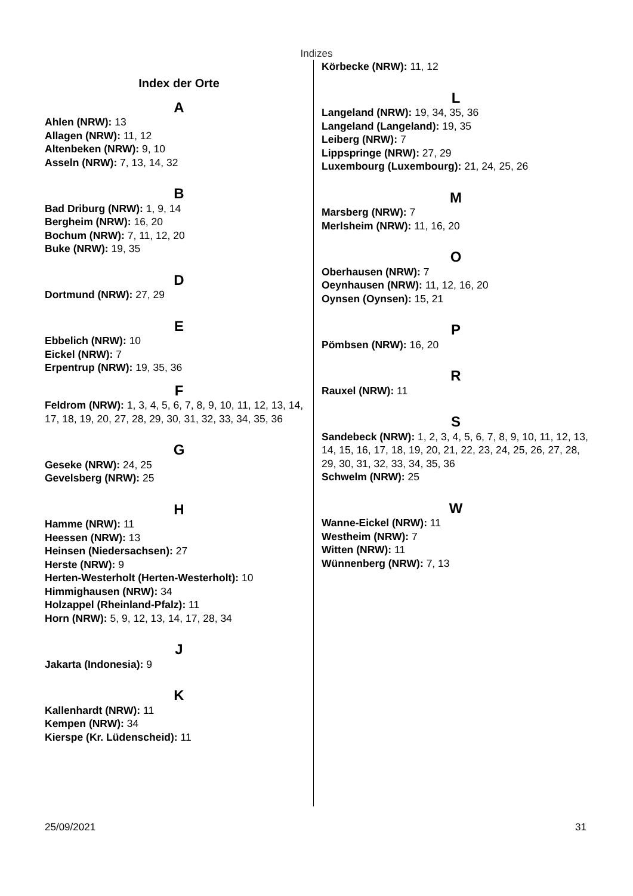Indizes
Index der Orte
A
Ahlen (NRW): 13
Allagen (NRW): 11, 12
Altenbeken (NRW): 9, 10
Asseln (NRW): 7, 13, 14, 32
B
Bad Driburg (NRW): 1, 9, 14
Bergheim (NRW): 16, 20
Bochum (NRW): 7, 11, 12, 20
Buke (NRW): 19, 35
D
Dortmund (NRW): 27, 29
E
Ebbelich (NRW): 10
Eickel (NRW): 7
Erpentrup (NRW): 19, 35, 36
F
Feldrom (NRW): 1, 3, 4, 5, 6, 7, 8, 9, 10, 11, 12, 13, 14, 17, 18, 19, 20, 27, 28, 29, 30, 31, 32, 33, 34, 35, 36
G
Geseke (NRW): 24, 25
Gevelsberg (NRW): 25
H
Hamme (NRW): 11
Heessen (NRW): 13
Heinsen (Niedersachsen): 27
Herste (NRW): 9
Herten-Westerholt (Herten-Westerholt): 10
Himmighausen (NRW): 34
Holzappel (Rheinland-Pfalz): 11
Horn (NRW): 5, 9, 12, 13, 14, 17, 28, 34
J
Jakarta (Indonesia): 9
K
Kallenhardt (NRW): 11
Kempen (NRW): 34
Kierspe (Kr. Lüdenscheid): 11
Körbecke (NRW): 11, 12
L
Langeland (NRW): 19, 34, 35, 36
Langeland (Langeland): 19, 35
Leiberg (NRW): 7
Lippspringe (NRW): 27, 29
Luxembourg (Luxembourg): 21, 24, 25, 26
M
Marsberg (NRW): 7
Merlsheim (NRW): 11, 16, 20
O
Oberhausen (NRW): 7
Oeynhausen (NRW): 11, 12, 16, 20
Oynsen (Oynsen): 15, 21
P
Pömbsen (NRW): 16, 20
R
Rauxel (NRW): 11
S
Sandebeck (NRW): 1, 2, 3, 4, 5, 6, 7, 8, 9, 10, 11, 12, 13, 14, 15, 16, 17, 18, 19, 20, 21, 22, 23, 24, 25, 26, 27, 28, 29, 30, 31, 32, 33, 34, 35, 36
Schwelm (NRW): 25
W
Wanne-Eickel (NRW): 11
Westheim (NRW): 7
Witten (NRW): 11
Wünnenberg (NRW): 7, 13
25/09/2021 31